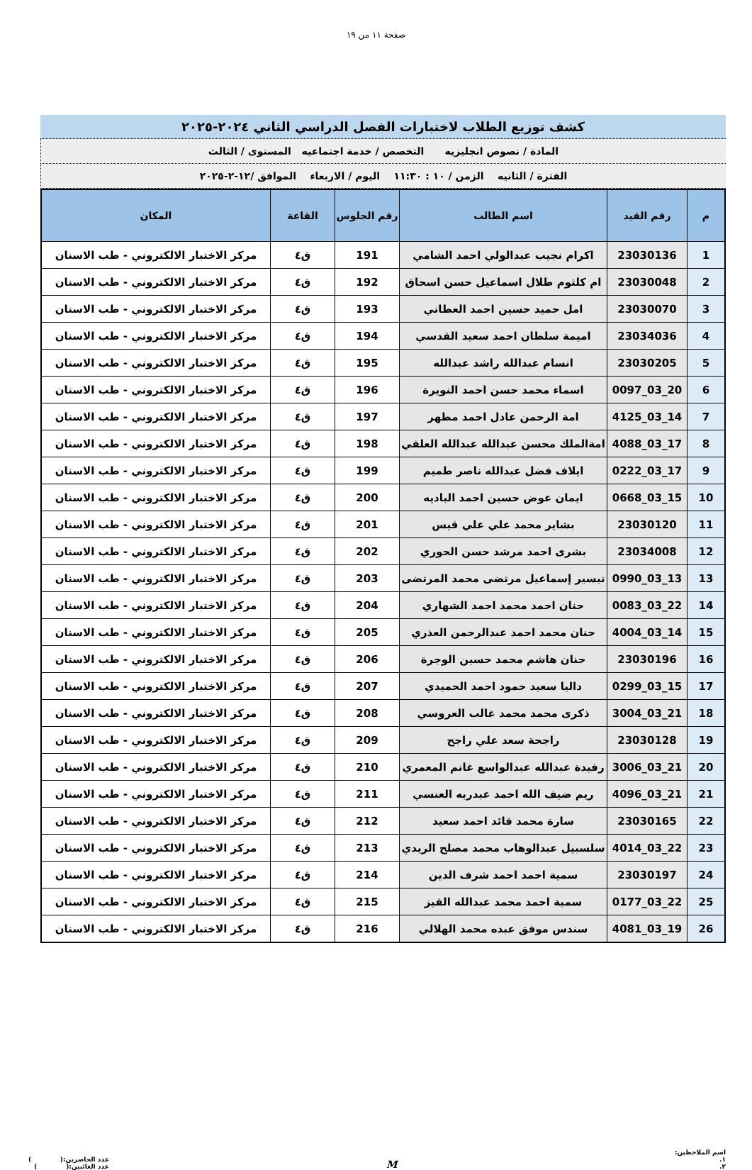صفحة ١١ من ١٩
كشف توزيع الطلاب لاختبارات الفصل الدراسي الثاني ٢٠٢٤-٢٠٢٥
المادة / نصوص انجليزيه التخصص / خدمة اجتماعيه المستوى / الثالث
الفترة / الثانيه الزمن / ١٠ : ١١:٣٠ اليوم / الاربعاء الموافق /١٢-٢-٢٠٢٥
| م | رقم القيد | اسم الطالب | رقم الجلوس | القاعة | المكان |
| --- | --- | --- | --- | --- | --- |
| 1 | 23030136 | اكرام نجيب عبدالولي احمد الشامي | 191 | ق٤ | مركز الاختبار الالكتروني - طب الاسنان |
| 2 | 23030048 | ام كلثوم طلال اسماعيل حسن اسحاق | 192 | ق٤ | مركز الاختبار الالكتروني - طب الاسنان |
| 3 | 23030070 | امل حميد حسين احمد العطاني | 193 | ق٤ | مركز الاختبار الالكتروني - طب الاسنان |
| 4 | 23034036 | اميمة سلطان احمد سعيد القدسي | 194 | ق٤ | مركز الاختبار الالكتروني - طب الاسنان |
| 5 | 23030205 | انسام عبدالله راشد عبدالله | 195 | ق٤ | مركز الاختبار الالكتروني - طب الاسنان |
| 6 | 20_03_0097 | اسماء محمد حسن احمد النويرة | 196 | ق٤ | مركز الاختبار الالكتروني - طب الاسنان |
| 7 | 14_03_4125 | امة الرحمن عادل احمد مطهر | 197 | ق٤ | مركز الاختبار الالكتروني - طب الاسنان |
| 8 | 17_03_4088 | امةالملك محسن عبدالله عبدالله العلفي | 198 | ق٤ | مركز الاختبار الالكتروني - طب الاسنان |
| 9 | 17_03_0222 | ايلاف فضل عبدالله ناصر طميم | 199 | ق٤ | مركز الاختبار الالكتروني - طب الاسنان |
| 10 | 15_03_0668 | ايمان عوض حسين احمد الباديه | 200 | ق٤ | مركز الاختبار الالكتروني - طب الاسنان |
| 11 | 23030120 | بشاير محمد علي علي قيس | 201 | ق٤ | مركز الاختبار الالكتروني - طب الاسنان |
| 12 | 23034008 | بشرى احمد مرشد حسن الحوري | 202 | ق٤ | مركز الاختبار الالكتروني - طب الاسنان |
| 13 | 13_03_0990 | تيسير إسماعيل مرتضى محمد المرتضى | 203 | ق٤ | مركز الاختبار الالكتروني - طب الاسنان |
| 14 | 22_03_0083 | حنان احمد محمد احمد الشهاري | 204 | ق٤ | مركز الاختبار الالكتروني - طب الاسنان |
| 15 | 14_03_4004 | حنان محمد احمد عبدالرحمن العذري | 205 | ق٤ | مركز الاختبار الالكتروني - طب الاسنان |
| 16 | 23030196 | حنان هاشم محمد حسين الوجرة | 206 | ق٤ | مركز الاختبار الالكتروني - طب الاسنان |
| 17 | 15_03_0299 | داليا سعيد حمود احمد الحميدي | 207 | ق٤ | مركز الاختبار الالكتروني - طب الاسنان |
| 18 | 21_03_3004 | ذكرى محمد محمد غالب العروسي | 208 | ق٤ | مركز الاختبار الالكتروني - طب الاسنان |
| 19 | 23030128 | راجحة سعد علي راجح | 209 | ق٤ | مركز الاختبار الالكتروني - طب الاسنان |
| 20 | 21_03_3006 | رفيدة عبدالله عبدالواسع غانم المعمري | 210 | ق٤ | مركز الاختبار الالكتروني - طب الاسنان |
| 21 | 21_03_4096 | ريم ضيف الله احمد عبدربه العنسي | 211 | ق٤ | مركز الاختبار الالكتروني - طب الاسنان |
| 22 | 23030165 | سارة محمد قائد احمد سعيد | 212 | ق٤ | مركز الاختبار الالكتروني - طب الاسنان |
| 23 | 22_03_4014 | سلسبيل عبدالوهاب محمد مصلح الريدي | 213 | ق٤ | مركز الاختبار الالكتروني - طب الاسنان |
| 24 | 23030197 | سمية احمد احمد شرف الدين | 214 | ق٤ | مركز الاختبار الالكتروني - طب الاسنان |
| 25 | 22_03_0177 | سمية احمد محمد عبدالله القيز | 215 | ق٤ | مركز الاختبار الالكتروني - طب الاسنان |
| 26 | 19_03_4081 | سندس موفق عبده محمد الهلالي | 216 | ق٤ | مركز الاختبار الالكتروني - طب الاسنان |
اسم الملاحظين:
١.
٢.
M
عدد الحاضرين:( )
عدد الغائبين:( )